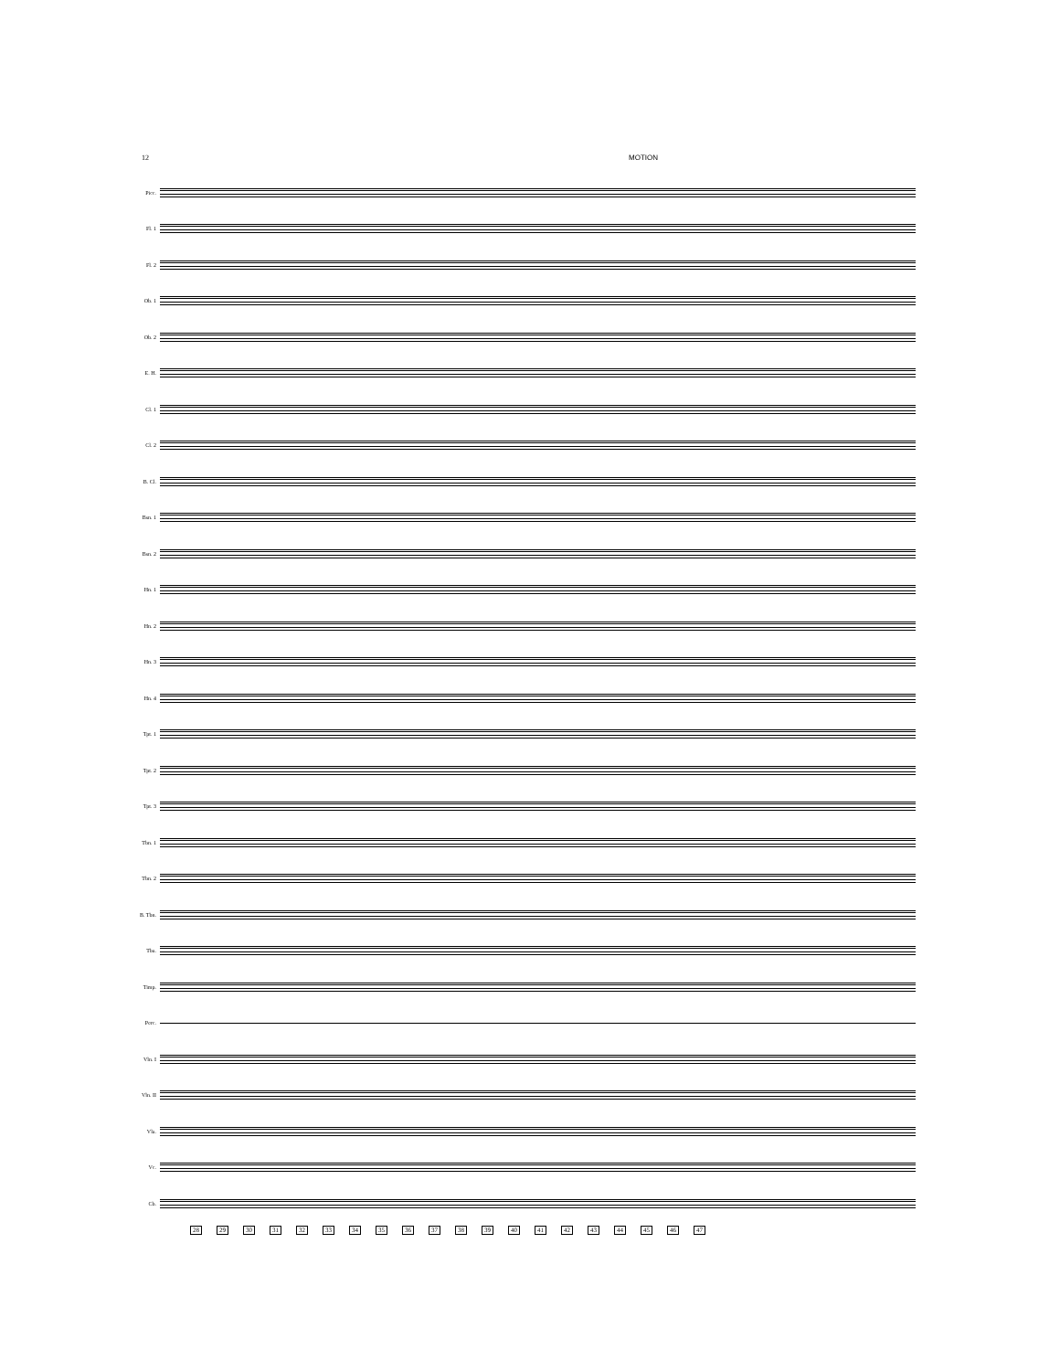12 MOTION
Picc.
Fl. 1
Fl. 2
Ob. 1
Ob. 2
E. H.
Cl. 1
Cl. 2
B. Cl.
Bsn. 1
Bsn. 2
Hn. 1
Hn. 2
Hn. 3
Hn. 4
Tpt. 1
Tpt. 2
Tpt. 3
Tbn. 1
Tbn. 2
B. Tbn.
Tba.
Timp.
Perc.
Vln. I
Vln. II
Vla.
Vc.
Cb.
28 29 30 31 32 33 34 35 36 37 38 39 40 41 42 43 44 45 46 47